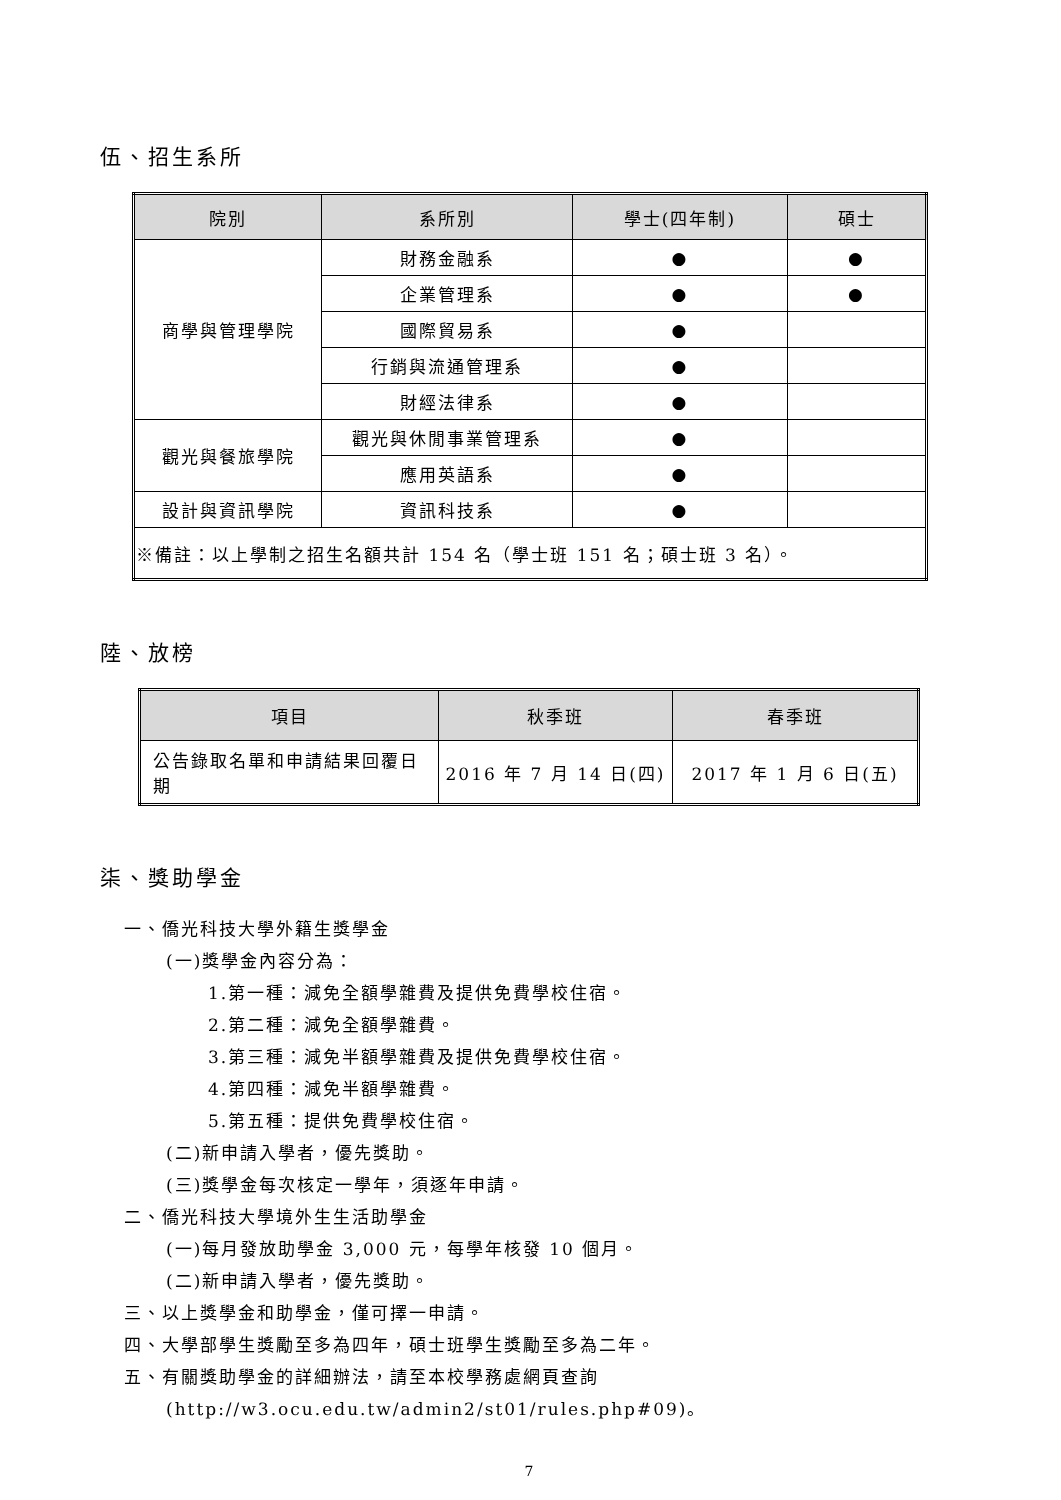伍、招生系所
| 院別 | 系所別 | 學士(四年制) | 碩士 |
| --- | --- | --- | --- |
| 商學與管理學院 | 財務金融系 | ● | ● |
| | 企業管理系 | ● | ● |
| | 國際貿易系 | ● | |
| | 行銷與流通管理系 | ● | |
| | 財經法律系 | ● | |
| 觀光與餐旅學院 | 觀光與休閒事業管理系 | ● | |
| | 應用英語系 | ● | |
| 設計與資訊學院 | 資訊科技系 | ● | |
| ※備註：以上學制之招生名額共計 154 名（學士班 151 名；碩士班 3 名）。 | | | |
陸、放榜
| 項目 | 秋季班 | 春季班 |
| --- | --- | --- |
| 公告錄取名單和申請結果回覆日期 | 2016 年 7 月 14 日(四) | 2017 年 1 月 6 日(五) |
柒、獎助學金
一、僑光科技大學外籍生獎學金
(一)獎學金內容分為：
1.第一種：減免全額學雜費及提供免費學校住宿。
2.第二種：減免全額學雜費。
3.第三種：減免半額學雜費及提供免費學校住宿。
4.第四種：減免半額學雜費。
5.第五種：提供免費學校住宿。
(二)新申請入學者，優先獎助。
(三)獎學金每次核定一學年，須逐年申請。
二、僑光科技大學境外生生活助學金
(一)每月發放助學金 3,000 元，每學年核發 10 個月。
(二)新申請入學者，優先獎助。
三、以上獎學金和助學金，僅可擇一申請。
四、大學部學生獎勵至多為四年，碩士班學生獎勵至多為二年。
五、有關獎助學金的詳細辦法，請至本校學務處網頁查詢
(http://w3.ocu.edu.tw/admin2/st01/rules.php#09)。
7